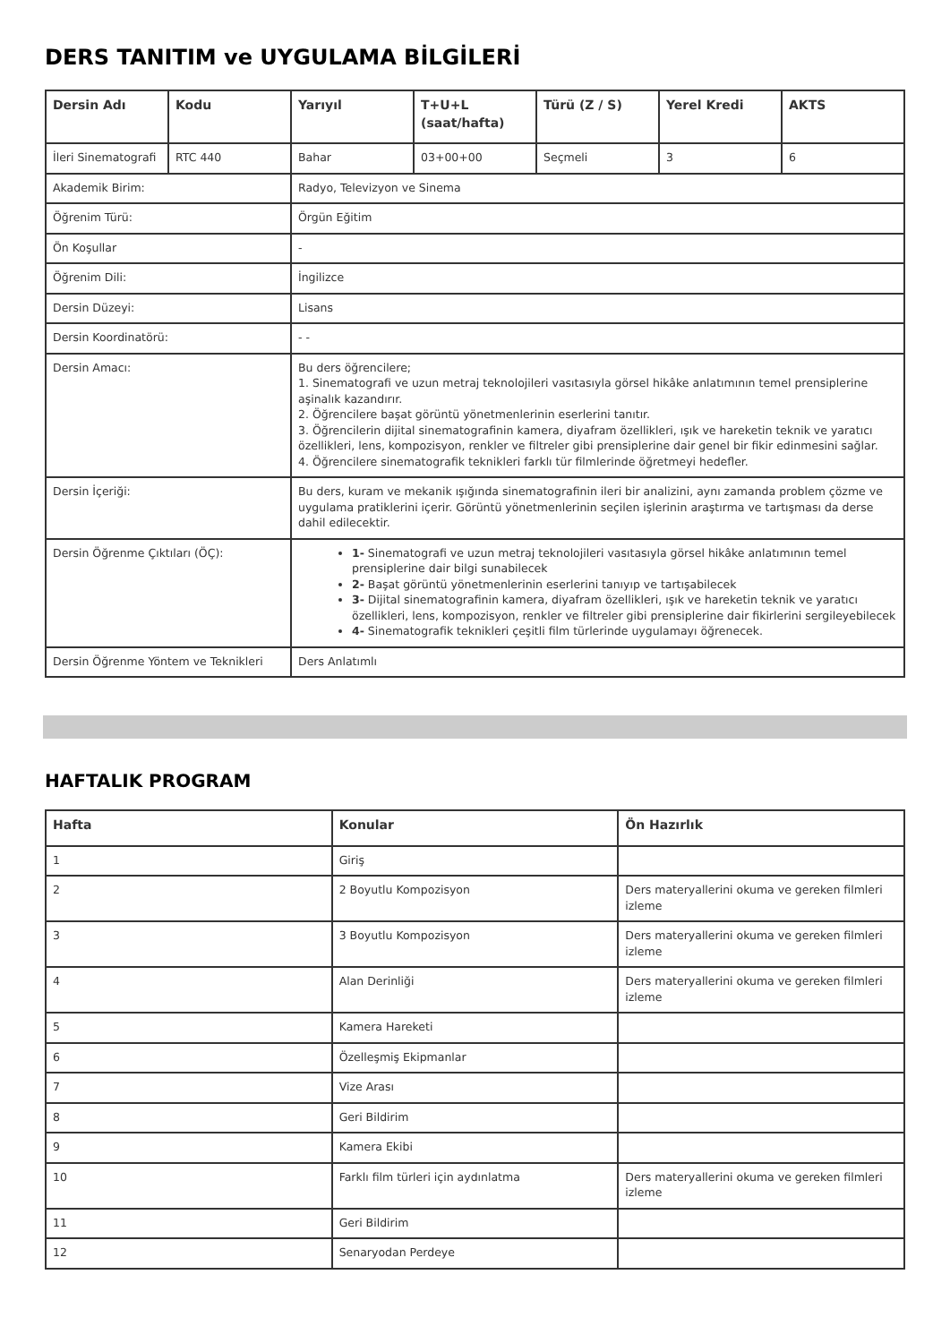DERS TANITIM ve UYGULAMA BİLGİLERİ
| Dersin Adı | Kodu | Yarıyıl | T+U+L (saat/hafta) | Türü (Z / S) | Yerel Kredi | AKTS |
| --- | --- | --- | --- | --- | --- | --- |
| İleri Sinematografi | RTC 440 | Bahar | 03+00+00 | Seçmeli | 3 | 6 |
| Akademik Birim: | | Radyo, Televizyon ve Sinema | | | | |
| Öğrenim Türü: | | Örgün Eğitim | | | | |
| Ön Koşullar | | - | | | | |
| Öğrenim Dili: | | İngilizce | | | | |
| Dersin Düzeyi: | | Lisans | | | | |
| Dersin Koordinatörü: | | - - | | | | |
| Dersin Amacı: | | Bu ders öğrencilere; 1. Sinematografi ve uzun metraj teknolojileri vasıtasıyla görsel hikâke anlatımının temel prensiplerine aşinalık kazandırır. 2. Öğrencilere başat görüntü yönetmenlerinin eserlerini tanıtır. 3. Öğrencilerin dijital sinematografinin kamera, diyafram özellikleri, ışık ve hareketin teknik ve yaratıcı özellikleri, lens, kompozisyon, renkler ve filtreler gibi prensiplerine dair genel bir fikir edinmesini sağlar. 4. Öğrencilere sinematografik teknikleri farklı tür filmlerinde öğretmeyi hedefler. | | | | |
| Dersin İçeriği: | | Bu ders, kuram ve mekanik ışığında sinematografinin ileri bir analizini, aynı zamanda problem çözme ve uygulama pratiklerini içerir. Görüntü yönetmenlerinin seçilen işlerinin araştırma ve tartışması da derse dahil edilecektir. | | | | |
| Dersin Öğrenme Çıktıları (ÖÇ): | | 1- Sinematografi ve uzun metraj teknolojileri vasıtasıyla görsel hikâke anlatımının temel prensiplerine dair bilgi sunabilecek 2- Başat görüntü yönetmenlerinin eserlerini tanıyıp ve tartışabilecek 3- Dijital sinematografinin kamera, diyafram özellikleri, ışık ve hareketin teknik ve yaratıcı özellikleri, lens, kompozisyon, renkler ve filtreler gibi prensiplerine dair fikirlerini sergileyebilecek 4- Sinematografik teknikleri çeşitli film türlerinde uygulamayı öğrenecek. | | | | |
| Dersin Öğrenme Yöntem ve Teknikleri | | Ders Anlatımlı | | | | |
HAFTALIK PROGRAM
| Hafta | Konular | Ön Hazırlık |
| --- | --- | --- |
| 1 | Giriş | |
| 2 | 2 Boyutlu Kompozisyon | Ders materyallerini okuma ve gereken filmleri izleme |
| 3 | 3 Boyutlu Kompozisyon | Ders materyallerini okuma ve gereken filmleri izleme |
| 4 | Alan Derinliği | Ders materyallerini okuma ve gereken filmleri izleme |
| 5 | Kamera Hareketi | |
| 6 | Özelleşmiş Ekipmanlar | |
| 7 | Vize Arası | |
| 8 | Geri Bildirim | |
| 9 | Kamera Ekibi | |
| 10 | Farklı film türleri için aydınlatma | Ders materyallerini okuma ve gereken filmleri izleme |
| 11 | Geri Bildirim | |
| 12 | Senaryodan Perdeye | |